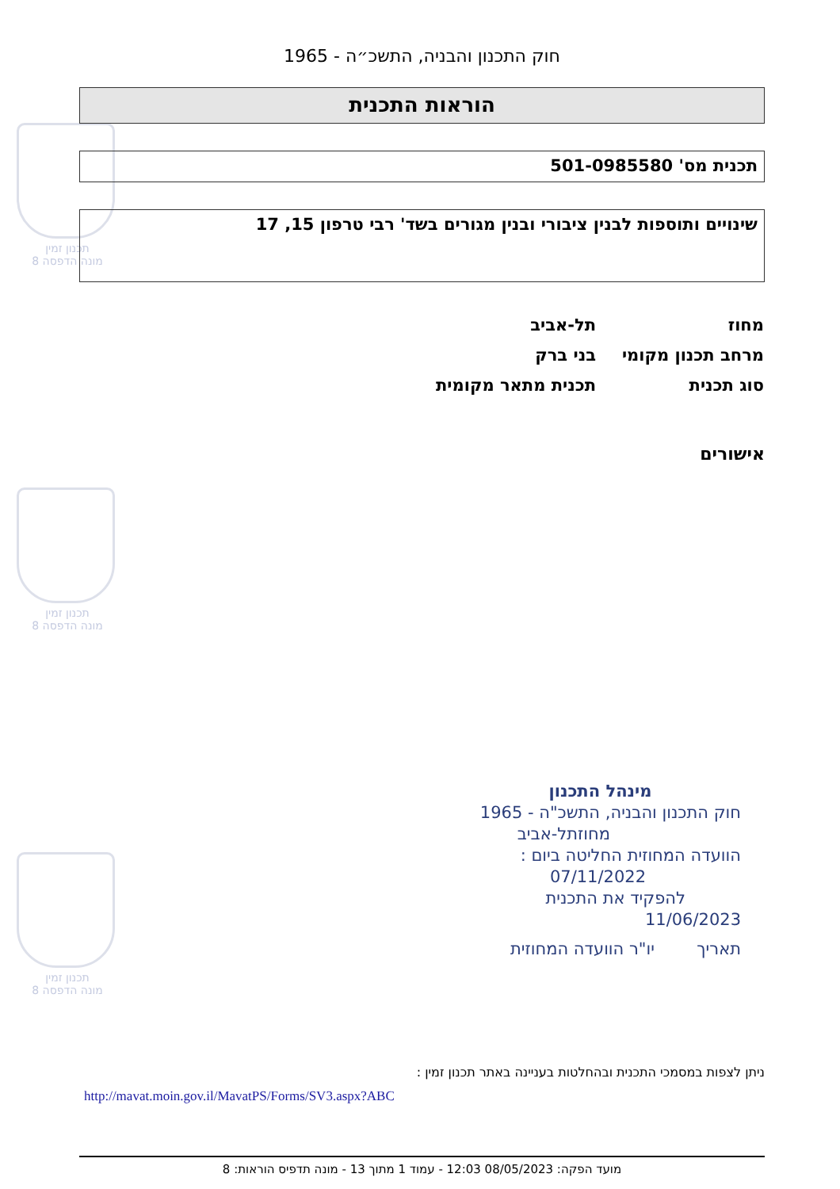תכנון זמין
מונה הדפסה 8
תכנון זמין
מונה הדפסה 8
תכנון זמין
מונה הדפסה 8
חוק התכנון והבניה, התשכ״ה - 1965
הוראות התכנית
תכנית מס' 501-0985580
שינויים ותוספות לבנין ציבורי ובנין מגורים בשד' רבי טרפון 15, 17
| מחוז | תל-אביב |
| מרחב תכנון מקומי | בני ברק |
| סוג תכנית | תכנית מתאר מקומית |
אישורים
מינהל התכנון
חוק התכנון והבניה, התשכ"ה - 1965
מחוזתל-אביב
הוועדה המחוזית החליטה ביום :
07/11/2022
להפקיד את התכנית
11/06/2023
תאריך יו"ר הוועדה המחוזית
ניתן לצפות במסמכי התכנית ובהחלטות בעניינה באתר תכנון זמין :
http://mavat.moin.gov.il/MavatPS/Forms/SV3.aspx?ABC
מועד הפקה: 08/05/2023 12:03 - עמוד 1 מתוך 13 - מונה תדפיס הוראות: 8